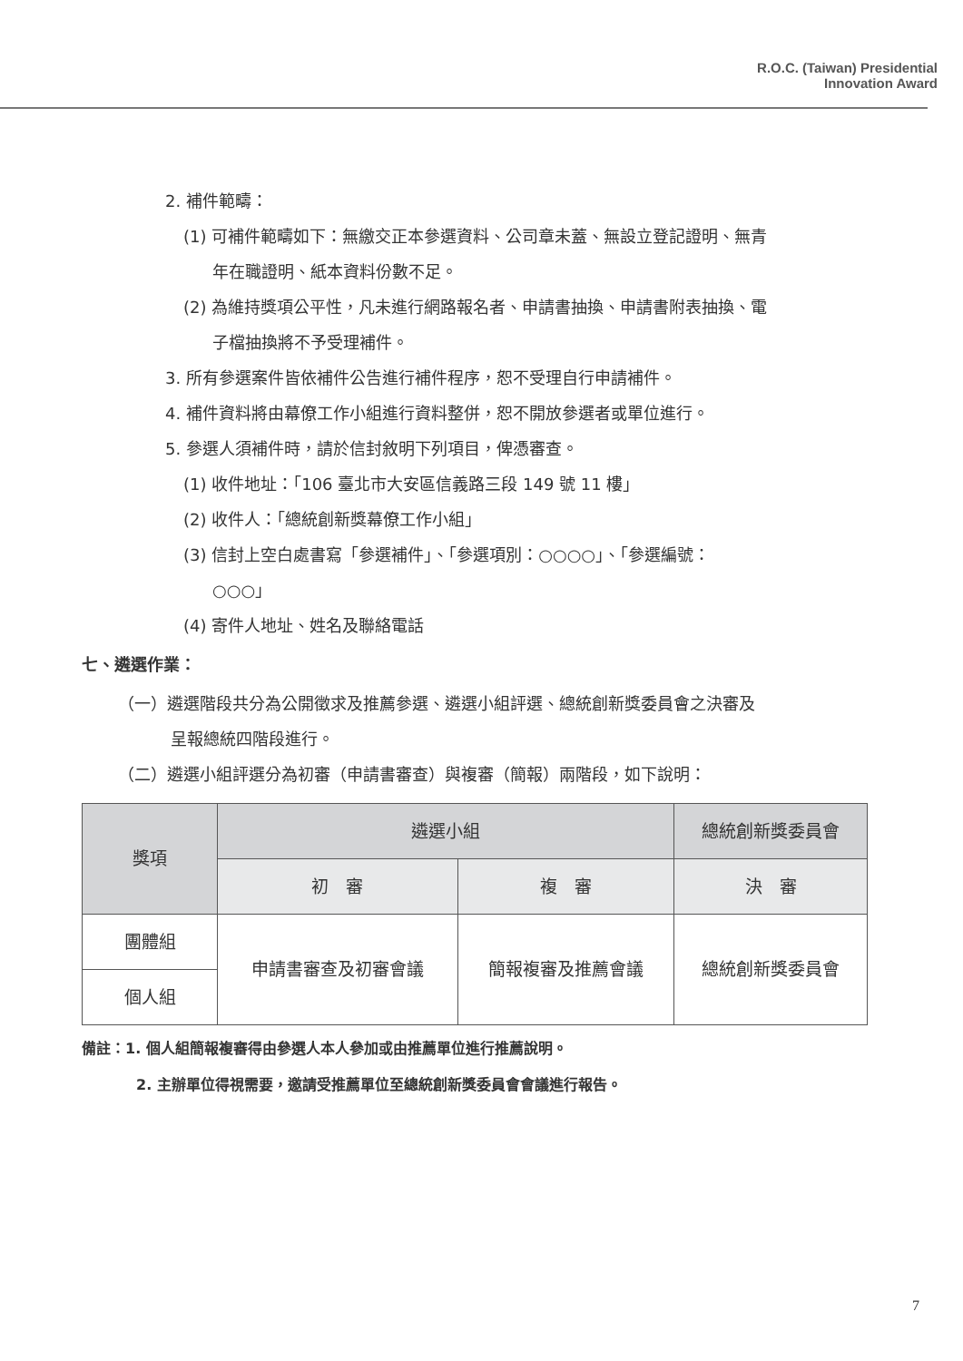R.O.C. (Taiwan) Presidential
Innovation Award
2. 補件範疇：
(1) 可補件範疇如下：無繳交正本參選資料、公司章未蓋、無設立登記證明、無青
年在職證明、紙本資料份數不足。
(2) 為維持獎項公平性，凡未進行網路報名者、申請書抽換、申請書附表抽換、電
子檔抽換將不予受理補件。
3. 所有參選案件皆依補件公告進行補件程序，恕不受理自行申請補件。
4. 補件資料將由幕僚工作小組進行資料整併，恕不開放參選者或單位進行。
5. 參選人須補件時，請於信封敘明下列項目，俾憑審查。
(1) 收件地址：「106 臺北市大安區信義路三段 149 號 11 樓」
(2) 收件人：「總統創新獎幕僚工作小組」
(3) 信封上空白處書寫「參選補件」、「參選項別：○○○○」、「參選編號：
○○○」
(4) 寄件人地址、姓名及聯絡電話
七、遴選作業：
（一）遴選階段共分為公開徵求及推薦參選、遴選小組評選、總統創新獎委員會之決審及
呈報總統四階段進行。
（二）遴選小組評選分為初審（申請書審查）與複審（簡報）兩階段，如下說明：
| 獎項 | 遴選小組 | | 總統創新獎委員會 |
| --- | --- | --- | --- |
| | 初 審 | 複 審 | 決 審 |
| 團體組 | 申請書審查及初審會議 | 簡報複審及推薦會議 | 總統創新獎委員會 |
| 個人組 | | | |
備註：1. 個人組簡報複審得由參選人本人參加或由推薦單位進行推薦說明。
2. 主辦單位得視需要，邀請受推薦單位至總統創新獎委員會會議進行報告。
7